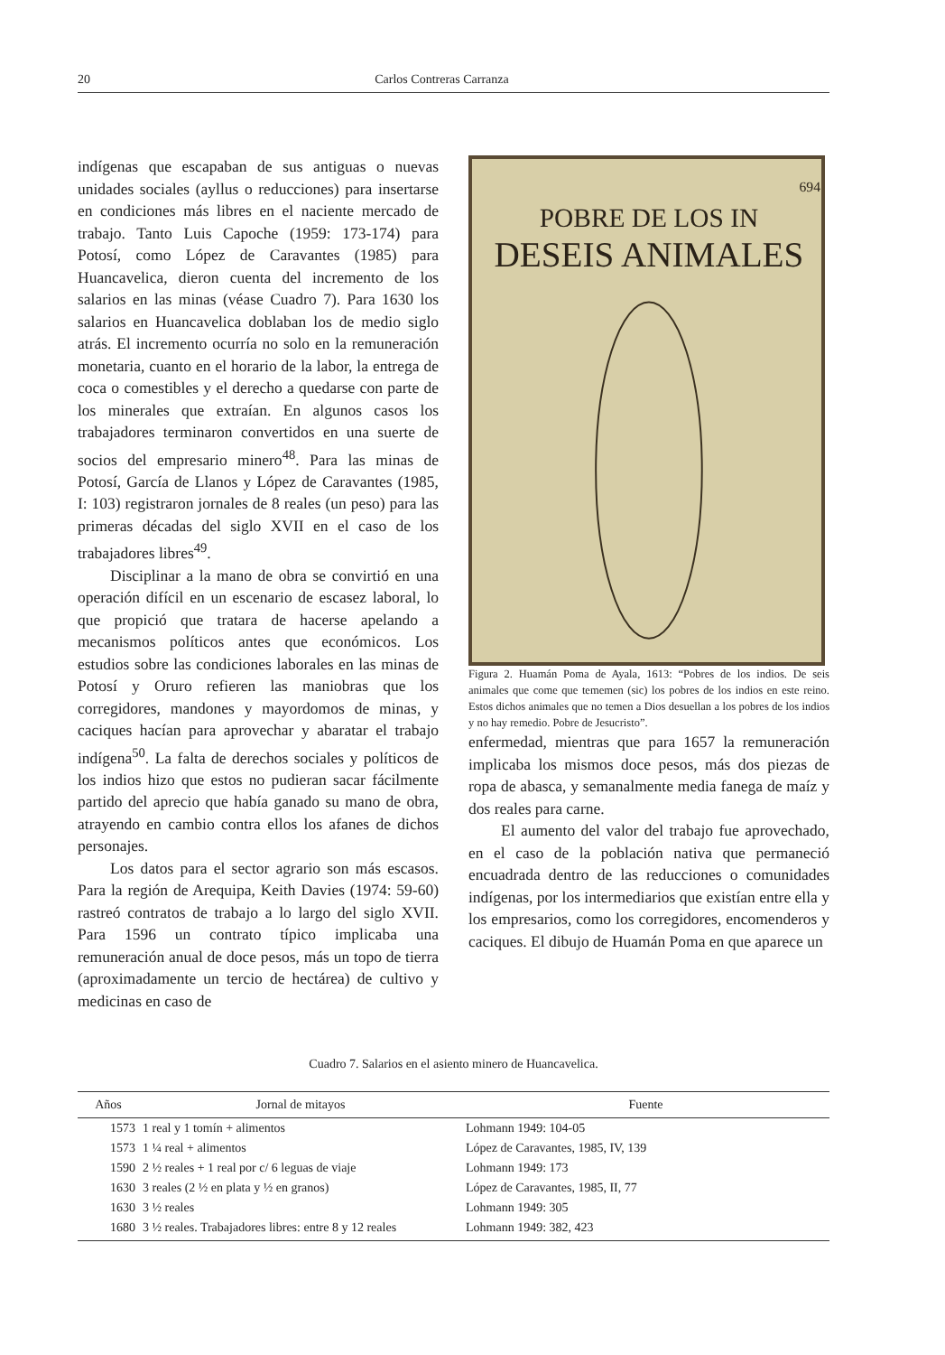20 Carlos Contreras Carranza
indígenas que escapaban de sus antiguas o nuevas unidades sociales (ayllus o reducciones) para insertarse en condiciones más libres en el naciente mercado de trabajo. Tanto Luis Capoche (1959: 173-174) para Potosí, como López de Caravantes (1985) para Huancavelica, dieron cuenta del incremento de los salarios en las minas (véase Cuadro 7). Para 1630 los salarios en Huancavelica doblaban los de medio siglo atrás. El incremento ocurría no solo en la remuneración monetaria, cuanto en el horario de la labor, la entrega de coca o comestibles y el derecho a quedarse con parte de los minerales que extraían. En algunos casos los trabajadores terminaron convertidos en una suerte de socios del empresario minero<sup>48</sup>. Para las minas de Potosí, García de Llanos y López de Caravantes (1985, I: 103) registraron jornales de 8 reales (un peso) para las primeras décadas del siglo XVII en el caso de los trabajadores libres<sup>49</sup>.
Disciplinar a la mano de obra se convirtió en una operación difícil en un escenario de escasez laboral, lo que propició que tratara de hacerse apelando a mecanismos políticos antes que económicos. Los estudios sobre las condiciones laborales en las minas de Potosí y Oruro refieren las maniobras que los corregidores, mandones y mayordomos de minas, y caciques hacían para aprovechar y abaratar el trabajo indígena<sup>50</sup>. La falta de derechos sociales y políticos de los indios hizo que estos no pudieran sacar fácilmente partido del aprecio que había ganado su mano de obra, atrayendo en cambio contra ellos los afanes de dichos personajes.
Los datos para el sector agrario son más escasos. Para la región de Arequipa, Keith Davies (1974: 59-60) rastreó contratos de trabajo a lo largo del siglo XVII. Para 1596 un contrato típico implicaba una remuneración anual de doce pesos, más un topo de tierra (aproximadamente un tercio de hectárea) de cultivo y medicinas en caso de
POBRE DE LOS IN
DESEIS ANIMALES
694
Figura 2. Huamán Poma de Ayala, 1613: “Pobres de los indios. De seis animales que come que tememen (sic) los pobres de los indios en este reino. Estos dichos animales que no temen a Dios desuellan a los pobres de los indios y no hay remedio. Pobre de Jesucristo”.
enfermedad, mientras que para 1657 la remuneración implicaba los mismos doce pesos, más dos piezas de ropa de abasca, y semanalmente media fanega de maíz y dos reales para carne.
El aumento del valor del trabajo fue aprovechado, en el caso de la población nativa que permaneció encuadrada dentro de las reducciones o comunidades indígenas, por los intermediarios que existían entre ella y los empresarios, como los corregidores, encomenderos y caciques. El dibujo de Huamán Poma en que aparece un
Cuadro 7. Salarios en el asiento minero de Huancavelica.
| Años | Jornal de mitayos | Fuente |
| --- | --- | --- |
| 1573 | 1 real y 1 tomín + alimentos | Lohmann 1949: 104-05 |
| 1573 | 1 ¼ real + alimentos | López de Caravantes, 1985, IV, 139 |
| 1590 | 2 ½ reales + 1 real por c/ 6 leguas de viaje | Lohmann 1949: 173 |
| 1630 | 3 reales (2 ½ en plata y ½ en granos) | López de Caravantes, 1985, II, 77 |
| 1630 | 3 ½ reales | Lohmann 1949: 305 |
| 1680 | 3 ½ reales. Trabajadores libres: entre 8 y 12 reales | Lohmann 1949: 382, 423 |